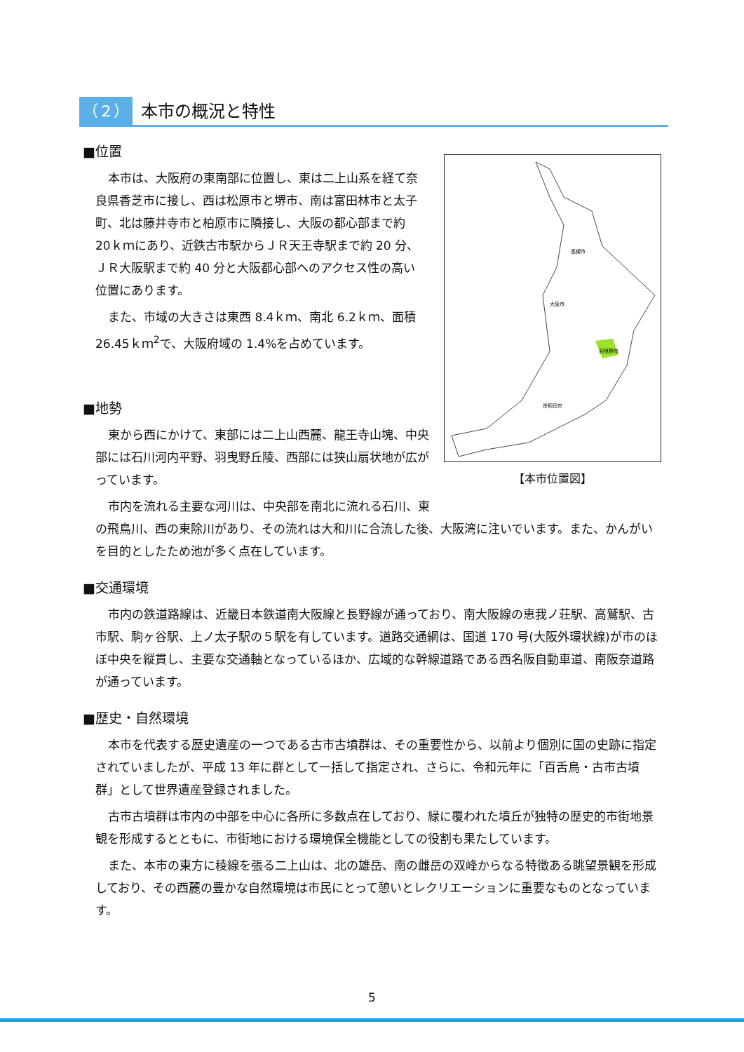（２） 本市の概況と特性
羽曳野市
大阪市
高槻市
岸和田市
【本市位置図】
■位置
本市は、大阪府の東南部に位置し、東は二上山系を経て奈良県香芝市に接し、西は松原市と堺市、南は富田林市と太子町、北は藤井寺市と柏原市に隣接し、大阪の都心部まで約 20ｋｍにあり、近鉄古市駅からＪＲ天王寺駅まで約 20 分、ＪＲ大阪駅まで約 40 分と大阪都心部へのアクセス性の高い位置にあります。
また、市域の大きさは東西 8.4ｋｍ、南北 6.2ｋｍ、面積 26.45ｋｍ<sup>2</sup>で、大阪府域の 1.4%を占めています。
■地勢
東から西にかけて、東部には二上山西麓、龍王寺山塊、中央部には石川河内平野、羽曳野丘陵、西部には狭山扇状地が広がっています。
市内を流れる主要な河川は、中央部を南北に流れる石川、東の飛鳥川、西の東除川があり、その流れは大和川に合流した後、大阪湾に注いでいます。また、かんがいを目的としたため池が多く点在しています。
■交通環境
市内の鉄道路線は、近畿日本鉄道南大阪線と長野線が通っており、南大阪線の恵我ノ荘駅、高鷲駅、古市駅、駒ヶ谷駅、上ノ太子駅の５駅を有しています。道路交通網は、国道 170 号(大阪外環状線)が市のほぼ中央を縦貫し、主要な交通軸となっているほか、広域的な幹線道路である西名阪自動車道、南阪奈道路が通っています。
■歴史・自然環境
本市を代表する歴史遺産の一つである古市古墳群は、その重要性から、以前より個別に国の史跡に指定されていましたが、平成 13 年に群として一括して指定され、さらに、令和元年に「百舌鳥・古市古墳群」として世界遺産登録されました。
古市古墳群は市内の中部を中心に各所に多数点在しており、緑に覆われた墳丘が独特の歴史的市街地景観を形成するとともに、市街地における環境保全機能としての役割も果たしています。
また、本市の東方に稜線を張る二上山は、北の雄岳、南の雌岳の双峰からなる特徴ある眺望景観を形成しており、その西麓の豊かな自然環境は市民にとって憩いとレクリエーションに重要なものとなっています。
5